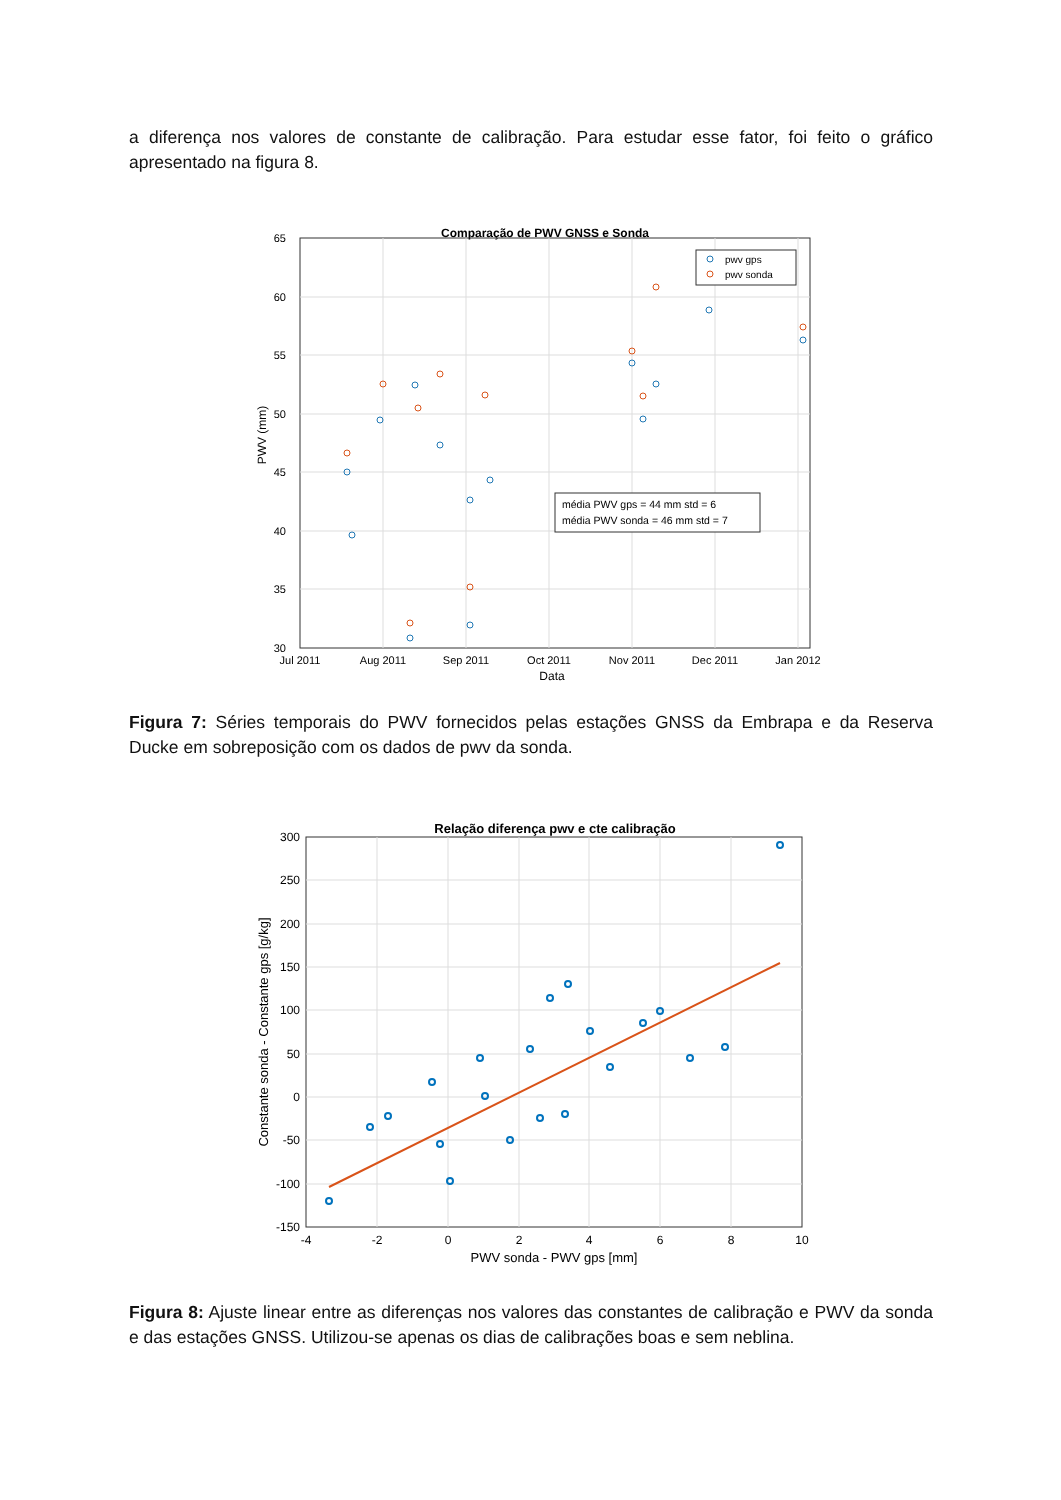a diferença nos valores de constante de calibração. Para estudar esse fator, foi feito o gráfico apresentado na figura 8.
Comparação de PWV GNSS e Sonda
65
60
55
50
45
40
35
30
Jul 2011
Aug 2011
Sep 2011
Oct 2011
Nov 2011
Dec 2011
Jan 2012
Data
PWV (mm)
pwv gps
pwv sonda
média PWV gps = 44 mm std = 6
média PWV sonda = 46 mm std = 7
Figura 7: Séries temporais do PWV fornecidos pelas estações GNSS da Embrapa e da Reserva Ducke em sobreposição com os dados de pwv da sonda.
Relação diferença pwv e cte calibração
300
250
200
150
100
50
0
-50
-100
-150
-4
-2
0
2
4
6
8
10
PWV sonda - PWV gps [mm]
Constante sonda - Constante gps [g/kg]
Figura 8: Ajuste linear entre as diferenças nos valores das constantes de calibração e PWV da sonda e das estações GNSS. Utilizou-se apenas os dias de calibrações boas e sem neblina.